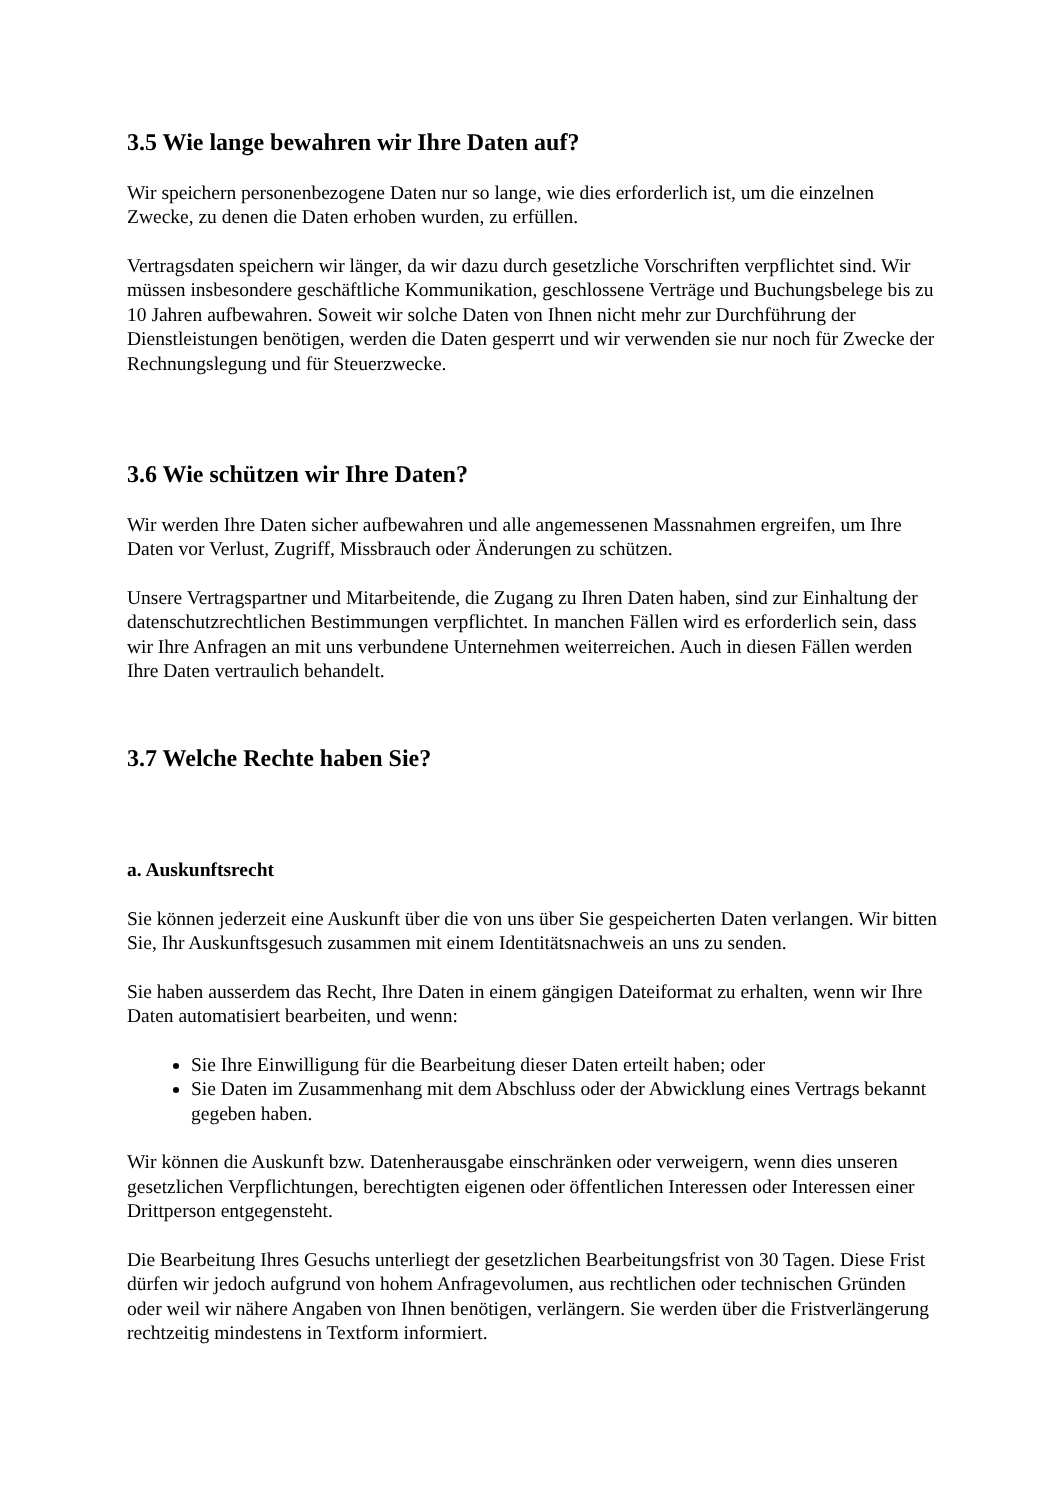3.5 Wie lange bewahren wir Ihre Daten auf?
Wir speichern personenbezogene Daten nur so lange, wie dies erforderlich ist, um die einzelnen Zwecke, zu denen die Daten erhoben wurden, zu erfüllen.
Vertragsdaten speichern wir länger, da wir dazu durch gesetzliche Vorschriften verpflichtet sind. Wir müssen insbesondere geschäftliche Kommunikation, geschlossene Verträge und Buchungsbelege bis zu 10 Jahren aufbewahren. Soweit wir solche Daten von Ihnen nicht mehr zur Durchführung der Dienstleistungen benötigen, werden die Daten gesperrt und wir verwenden sie nur noch für Zwecke der Rechnungslegung und für Steuerzwecke.
3.6 Wie schützen wir Ihre Daten?
Wir werden Ihre Daten sicher aufbewahren und alle angemessenen Massnahmen ergreifen, um Ihre Daten vor Verlust, Zugriff, Missbrauch oder Änderungen zu schützen.
Unsere Vertragspartner und Mitarbeitende, die Zugang zu Ihren Daten haben, sind zur Einhaltung der datenschutzrechtlichen Bestimmungen verpflichtet. In manchen Fällen wird es erforderlich sein, dass wir Ihre Anfragen an mit uns verbundene Unternehmen weiterreichen. Auch in diesen Fällen werden Ihre Daten vertraulich behandelt.
3.7 Welche Rechte haben Sie?
a. Auskunftsrecht
Sie können jederzeit eine Auskunft über die von uns über Sie gespeicherten Daten verlangen. Wir bitten Sie, Ihr Auskunftsgesuch zusammen mit einem Identitätsnachweis an uns zu senden.
Sie haben ausserdem das Recht, Ihre Daten in einem gängigen Dateiformat zu erhalten, wenn wir Ihre Daten automatisiert bearbeiten, und wenn:
Sie Ihre Einwilligung für die Bearbeitung dieser Daten erteilt haben; oder
Sie Daten im Zusammenhang mit dem Abschluss oder der Abwicklung eines Vertrags bekannt gegeben haben.
Wir können die Auskunft bzw. Datenherausgabe einschränken oder verweigern, wenn dies unseren gesetzlichen Verpflichtungen, berechtigten eigenen oder öffentlichen Interessen oder Interessen einer Drittperson entgegensteht.
Die Bearbeitung Ihres Gesuchs unterliegt der gesetzlichen Bearbeitungsfrist von 30 Tagen. Diese Frist dürfen wir jedoch aufgrund von hohem Anfragevolumen, aus rechtlichen oder technischen Gründen oder weil wir nähere Angaben von Ihnen benötigen, verlängern. Sie werden über die Fristverlängerung rechtzeitig mindestens in Textform informiert.